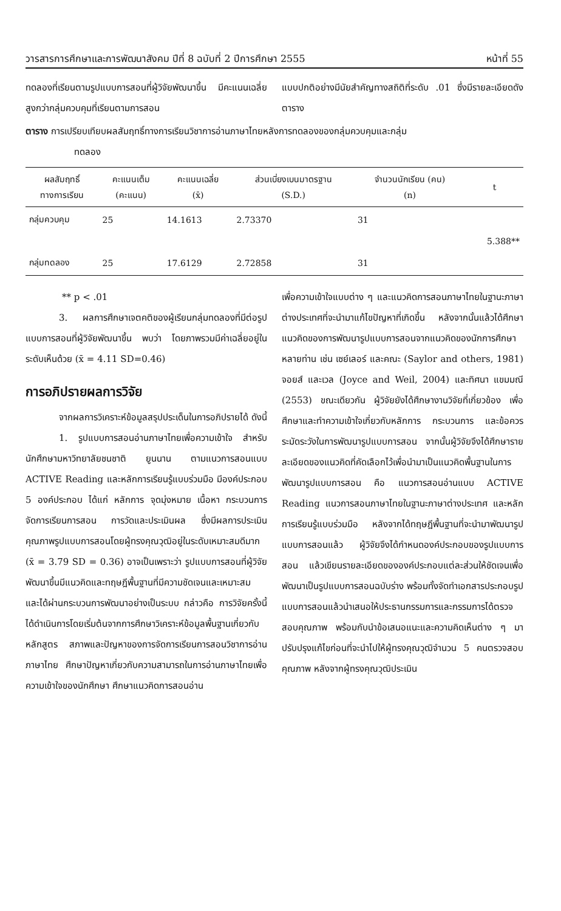วารสารการศึกษาและการพัฒนาสังคม ปีที่ 8 ฉบับที่ 2 ปีการศึกษา 2555 หน้าที่ 55
ทดลองที่เรียนตามรูปแบบการสอนที่ผู้วิจัยพัฒนาขึ้น มีคะแนนเฉลี่ยสูงกว่ากลุ่มควบคุมที่เรียนตามการสอน
แบบปกติอย่างมีนัยสำคัญทางสถิติที่ระดับ .01 ซึ่งมีรายละเอียดดังตาราง
ตาราง การเปรียบเทียบผลสัมฤทธิ์ทางการเรียนวิชาการอ่านภาษาไทยหลังการทดลองของกลุ่มควบคุมและกลุ่ม
ทดลอง
| ผลสัมฤทธิ์ ทางการเรียน | คะแนนเต็ม (คะแนน) | คะแนนเฉลี่ย (x̄) | ส่วนเบี่ยงเบนมาตรฐาน (S.D.) | จำนวนนักเรียน (คน) (n) | t |
| --- | --- | --- | --- | --- | --- |
| กลุ่มควบคุม | 25 | 14.1613 | 2.73370 | 31 | 5.388** |
| กลุ่มทดลอง | 25 | 17.6129 | 2.72858 | 31 | |
** p < .01
3. ผลการศึกษาเจตคติของผู้เรียนกลุ่มทดลองที่มีต่อรูปแบบการสอนที่ผู้วิจัยพัฒนาขึ้น พบว่า โดยภาพรวมมีค่าเฉลี่ยอยู่ในระดับเห็นด้วย (x̄ = 4.11 SD=0.46)
การอภิปรายผลการวิจัย
จากผลการวิเคราะห์ข้อมูลสรุปประเด็นในการอภิปรายได้ ดังนี้
1. รูปแบบการสอนอ่านภาษาไทยเพื่อความเข้าใจ สำหรับนักศึกษามหาวิทยาลัยชนชาติ ยูนนาน ตามแนวการสอนแบบ ACTIVE Reading และหลักการเรียนรู้แบบร่วมมือ มีองค์ประกอบ 5 องค์ประกอบ ได้แก่ หลักการ จุดมุ่งหมาย เนื้อหา กระบวนการจัดการเรียนการสอน การวัดและประเมินผล ซึ่งมีผลการประเมินคุณภาพรูปแบบการสอนโดยผู้ทรงคุณวุฒิอยู่ในระดับเหมาะสมดีมาก (x̄ = 3.79 SD = 0.36) อาจเป็นเพราะว่า รูปแบบการสอนที่ผู้วิจัยพัฒนาขึ้นมีแนวคิดและทฤษฎีพื้นฐานที่มีความชัดเจนและเหมาะสม และได้ผ่านกระบวนการพัฒนาอย่างเป็นระบบ กล่าวคือ การวิจัยครั้งนี้ได้ดำเนินการโดยเริ่มต้นจากการศึกษาวิเคราะห์ข้อมูลพื้นฐานเกี่ยวกับหลักสูตร สภาพและปัญหาของการจัดการเรียนการสอนวิชาการอ่านภาษาไทย ศึกษาปัญหาเกี่ยวกับความสามารถในการอ่านภาษาไทยเพื่อความเข้าใจของนักศึกษา ศึกษาแนวคิดการสอนอ่าน
เพื่อความเข้าใจแบบต่าง ๆ และแนวคิดการสอนภาษาไทยในฐานะภาษาต่างประเทศที่จะนำมาแก้ไขปัญหาที่เกิดขึ้น หลังจากนั้นแล้วได้ศึกษาแนวคิดของการพัฒนารูปแบบการสอนจากแนวคิดของนักการศึกษาหลายท่าน เช่น เซย์เลอร์ และคณะ (Saylor and others, 1981) จอยส์ และเวล (Joyce and Weil, 2004) และทิศนา แขมมณี (2553) ขณะเดียวกัน ผู้วิจัยยังได้ศึกษางานวิจัยที่เกี่ยวข้อง เพื่อศึกษาและทำความเข้าใจเกี่ยวกับหลักการ กระบวนการ และข้อควรระมัดระวังในการพัฒนารูปแบบการสอน จากนั้นผู้วิจัยจึงได้ศึกษารายละเอียดของแนวคิดที่คัดเลือกไว้เพื่อนำมาเป็นแนวคิดพื้นฐานในการพัฒนารูปแบบการสอน คือ แนวการสอนอ่านแบบ ACTIVE Reading แนวการสอนภาษาไทยในฐานะภาษาต่างประเทศ และหลักการเรียนรู้แบบร่วมมือ หลังจากได้ทฤษฎีพื้นฐานที่จะนำมาพัฒนารูปแบบการสอนแล้ว ผู้วิจัยจึงได้กำหนดองค์ประกอบของรูปแบบการสอน แล้วเขียนรายละเอียดขององค์ประกอบแต่ละส่วนให้ชัดเจนเพื่อพัฒนาเป็นรูปแบบการสอนฉบับร่าง พร้อมทั้งจัดทำเอกสารประกอบรูปแบบการสอนแล้วนำเสนอให้ประธานกรรมการและกรรมการได้ตรวจสอบคุณภาพ พร้อมกับนำข้อเสนอแนะและความคิดเห็นต่าง ๆ มาปรับปรุงแก้ไขก่อนที่จะนำไปให้ผู้ทรงคุณวุฒิจำนวน 5 คนตรวจสอบคุณภาพ หลังจากผู้ทรงคุณวุฒิประเมิน